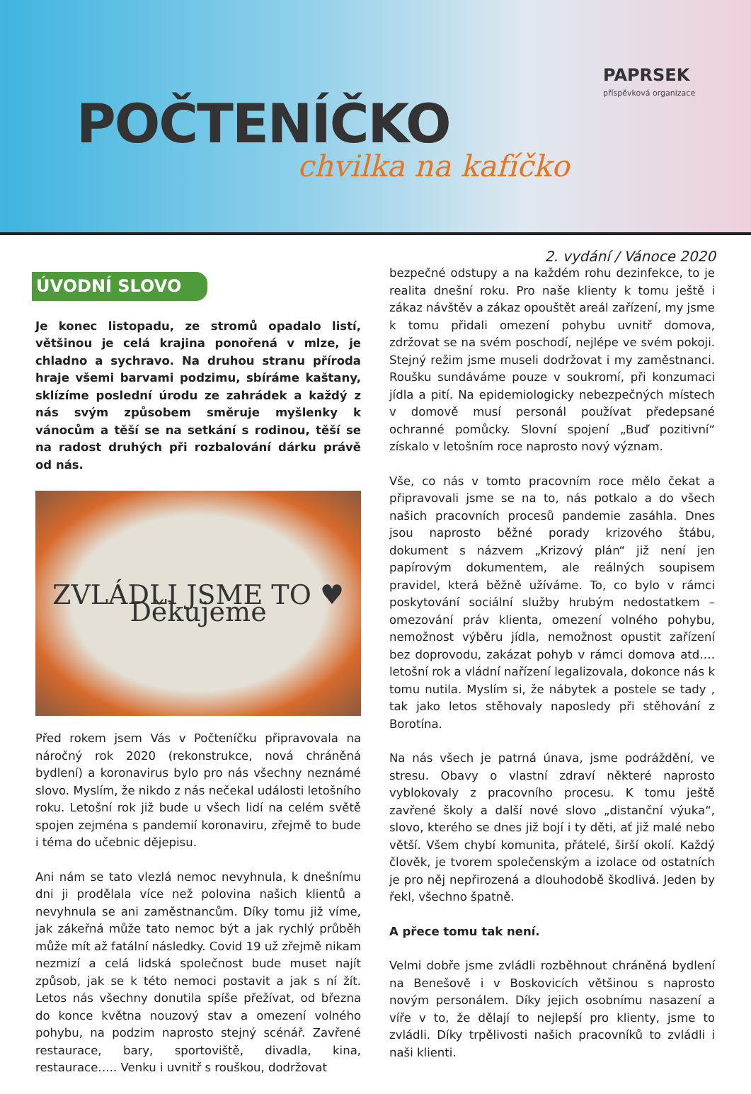POČTENÍČKO
chvilka na kafíčko
PAPRSEK
příspěvková organizace
2. vydání / Vánoce 2020
ÚVODNÍ SLOVO
Je konec listopadu, ze stromů opadalo listí, většinou je celá krajina ponořená v mlze, je chladno a sychravo. Na druhou stranu příroda hraje všemi barvami podzimu, sbíráme kaštany, sklízíme poslední úrodu ze zahrádek a každý z nás svým způsobem směruje myšlenky k vánocům a těší se na setkání s rodinou, těší se na radost druhých při rozbalování dárku právě od nás.
ZVLÁDLI JSME TO ♥ Děkujeme
Před rokem jsem Vás v Počteníčku připravovala na náročný rok 2020 (rekonstrukce, nová chráněná bydlení) a koronavirus bylo pro nás všechny neznámé slovo. Myslím, že nikdo z nás nečekal události letošního roku. Letošní rok již bude u všech lidí na celém světě spojen zejména s pandemií koronaviru, zřejmě to bude i téma do učebnic dějepisu.
Ani nám se tato vlezlá nemoc nevyhnula, k dnešnímu dni ji prodělala více než polovina našich klientů a nevyhnula se ani zaměstnancům. Díky tomu již víme, jak zákeřná může tato nemoc být a jak rychlý průběh může mít až fatální následky. Covid 19 už zřejmě nikam nezmizí a celá lidská společnost bude muset najít způsob, jak se k této nemoci postavit a jak s ní žít. Letos nás všechny donutila spíše přežívat, od března do konce května nouzový stav a omezení volného pohybu, na podzim naprosto stejný scénář. Zavřené restaurace, bary, sportoviště, divadla, kina, restaurace….. Venku i uvnitř s rouškou, dodržovat
bezpečné odstupy a na každém rohu dezinfekce, to je realita dnešní roku. Pro naše klienty k tomu ještě i zákaz návštěv a zákaz opouštět areál zařízení, my jsme k tomu přidali omezení pohybu uvnitř domova, zdržovat se na svém poschodí, nejlépe ve svém pokoji. Stejný režim jsme museli dodržovat i my zaměstnanci. Roušku sundáváme pouze v soukromí, při konzumaci jídla a pití. Na epidemiologicky nebezpečných místech v domově musí personál používat předepsané ochranné pomůcky. Slovní spojení „Buď pozitivní“ získalo v letošním roce naprosto nový význam.
Vše, co nás v tomto pracovním roce mělo čekat a připravovali jsme se na to, nás potkalo a do všech našich pracovních procesů pandemie zasáhla. Dnes jsou naprosto běžné porady krizového štábu, dokument s názvem „Krizový plán“ již není jen papírovým dokumentem, ale reálných soupisem pravidel, která běžně užíváme. To, co bylo v rámci poskytování sociální služby hrubým nedostatkem – omezování práv klienta, omezení volného pohybu, nemožnost výběru jídla, nemožnost opustit zařízení bez doprovodu, zakázat pohyb v rámci domova atd…. letošní rok a vládní nařízení legalizovala, dokonce nás k tomu nutila. Myslím si, že nábytek a postele se tady , tak jako letos stěhovaly naposledy při stěhování z Borotína.
Na nás všech je patrná únava, jsme podráždění, ve stresu. Obavy o vlastní zdraví některé naprosto vyblokovaly z pracovního procesu. K tomu ještě zavřené školy a další nové slovo „distanční výuka“, slovo, kterého se dnes již bojí i ty děti, ať již malé nebo větší. Všem chybí komunita, přátelé, širší okolí. Každý člověk, je tvorem společenským a izolace od ostatních je pro něj nepřirozená a dlouhodobě škodlivá. Jeden by řekl, všechno špatně.
A přece tomu tak není.
Velmi dobře jsme zvládli rozběhnout chráněná bydlení na Benešově i v Boskovicích většinou s naprosto novým personálem. Díky jejich osobnímu nasazení a víře v to, že dělají to nejlepší pro klienty, jsme to zvládli. Díky trpělivosti našich pracovníků to zvládli i naši klienti.